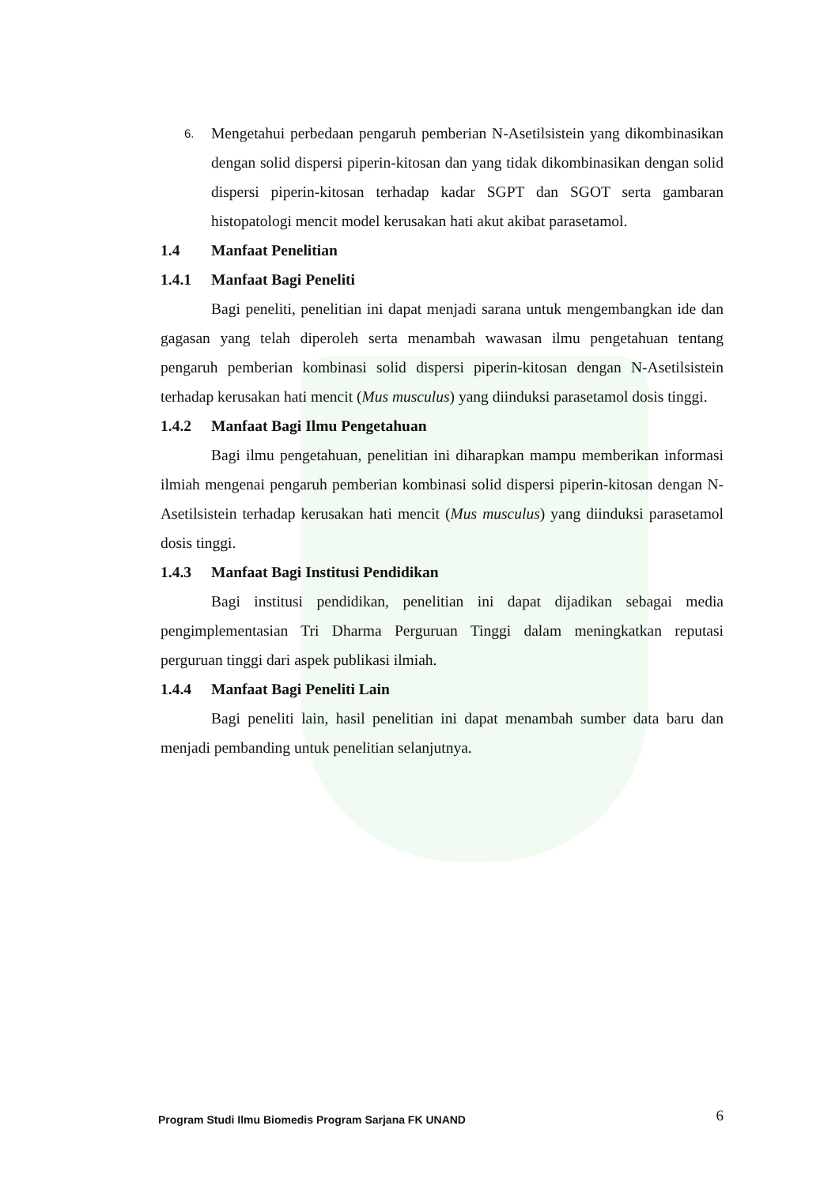6. Mengetahui perbedaan pengaruh pemberian N-Asetilsistein yang dikombinasikan dengan solid dispersi piperin-kitosan dan yang tidak dikombinasikan dengan solid dispersi piperin-kitosan terhadap kadar SGPT dan SGOT serta gambaran histopatologi mencit model kerusakan hati akut akibat parasetamol.
1.4 Manfaat Penelitian
1.4.1 Manfaat Bagi Peneliti
Bagi peneliti, penelitian ini dapat menjadi sarana untuk mengembangkan ide dan gagasan yang telah diperoleh serta menambah wawasan ilmu pengetahuan tentang pengaruh pemberian kombinasi solid dispersi piperin-kitosan dengan N-Asetilsistein terhadap kerusakan hati mencit (Mus musculus) yang diinduksi parasetamol dosis tinggi.
1.4.2 Manfaat Bagi Ilmu Pengetahuan
Bagi ilmu pengetahuan, penelitian ini diharapkan mampu memberikan informasi ilmiah mengenai pengaruh pemberian kombinasi solid dispersi piperin-kitosan dengan N-Asetilsistein terhadap kerusakan hati mencit (Mus musculus) yang diinduksi parasetamol dosis tinggi.
1.4.3 Manfaat Bagi Institusi Pendidikan
Bagi institusi pendidikan, penelitian ini dapat dijadikan sebagai media pengimplementasian Tri Dharma Perguruan Tinggi dalam meningkatkan reputasi perguruan tinggi dari aspek publikasi ilmiah.
1.4.4 Manfaat Bagi Peneliti Lain
Bagi peneliti lain, hasil penelitian ini dapat menambah sumber data baru dan menjadi pembanding untuk penelitian selanjutnya.
Program Studi Ilmu Biomedis Program Sarjana FK UNAND 6